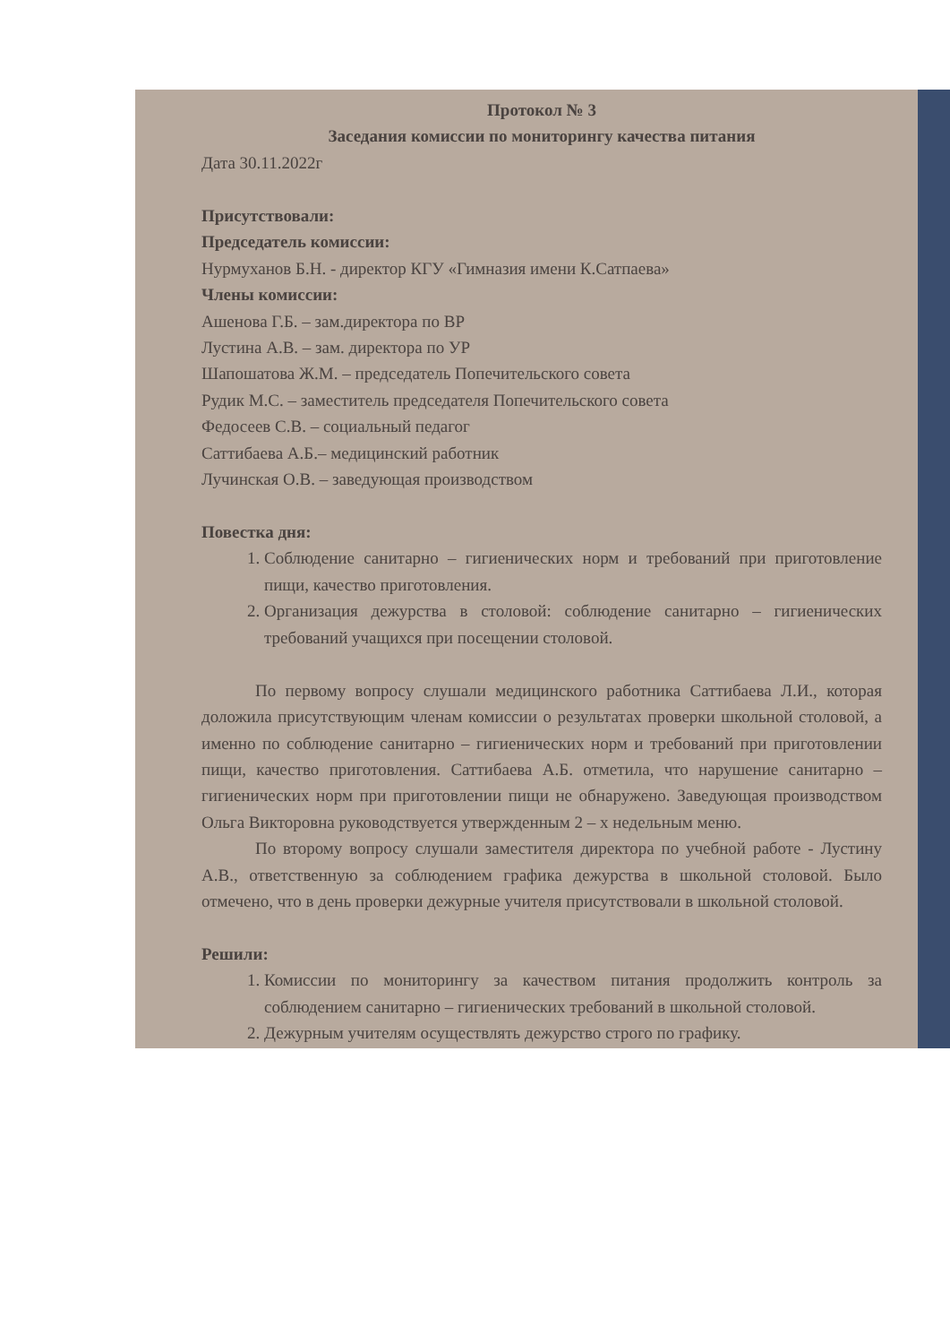Протокол № 3
Заседания комиссии по мониторингу качества питания
Дата 30.11.2022г
Присутствовали:
Председатель комиссии:
Нурмуханов Б.Н. - директор КГУ «Гимназия имени К.Сатпаева»
Члены комиссии:
Ашенова Г.Б. – зам.директора по ВР
Лустина А.В. – зам. директора по УР
Шапошатова Ж.М. – председатель Попечительского совета
Рудик М.С. – заместитель председателя Попечительского совета
Федосеев С.В. – социальный педагог
Саттибаева А.Б.– медицинский работник
Лучинская О.В. – заведующая производством
Повестка дня:
1. Соблюдение санитарно – гигиенических норм и требований при приготовление пищи, качество приготовления.
2. Организация дежурства в столовой: соблюдение санитарно – гигиенических требований учащихся при посещении столовой.
По первому вопросу слушали медицинского работника Саттибаева Л.И., которая доложила присутствующим членам комиссии о результатах проверки школьной столовой, а именно по соблюдение санитарно – гигиенических норм и требований при приготовлении пищи, качество приготовления. Саттибаева А.Б. отметила, что нарушение санитарно – гигиенических норм при приготовлении пищи не обнаружено. Заведующая производством Ольга Викторовна руководствуется утвержденным 2 – х недельным меню.
По второму вопросу слушали заместителя директора по учебной работе - Лустину А.В., ответственную за соблюдением графика дежурства в школьной столовой. Было отмечено, что в день проверки дежурные учителя присутствовали в школьной столовой.
Решили:
1. Комиссии по мониторингу за качеством питания продолжить контроль за соблюдением санитарно – гигиенических требований в школьной столовой.
2. Дежурным учителям осуществлять дежурство строго по графику.